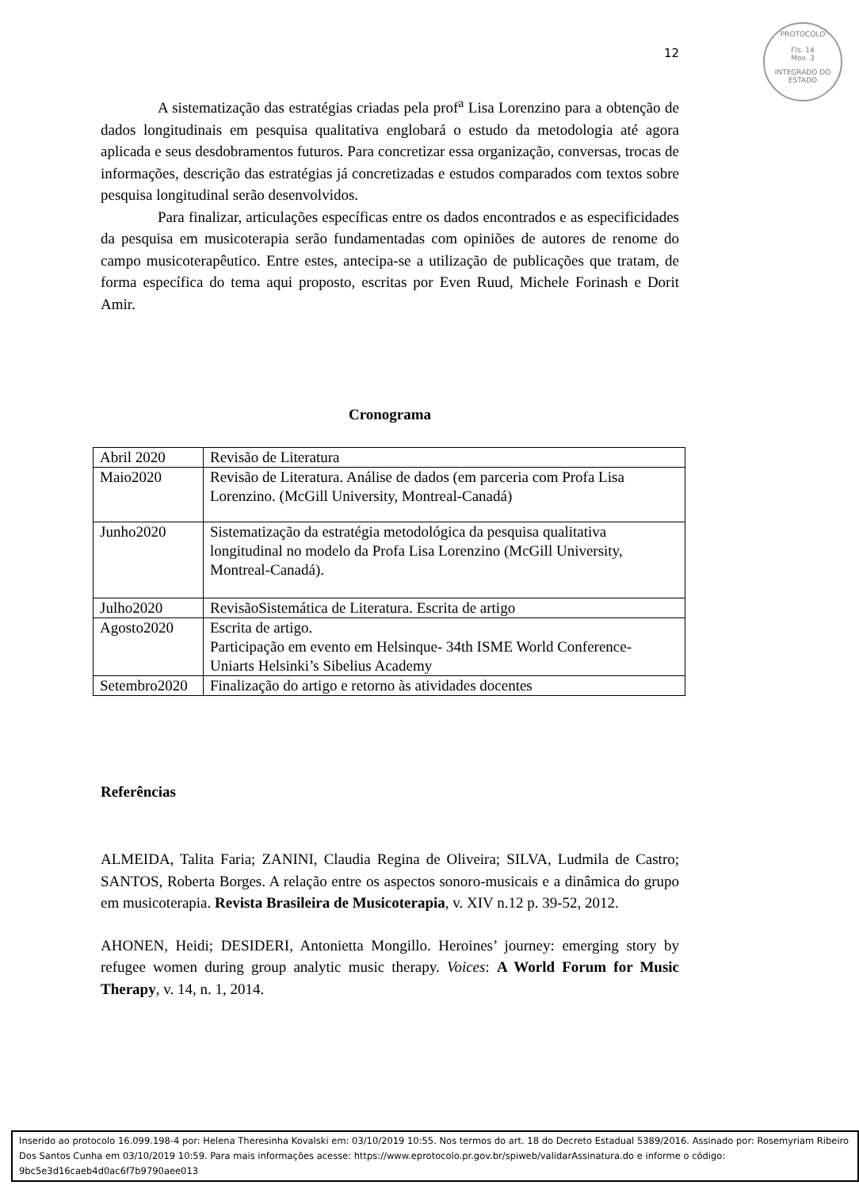PROTOCOLO
Fls. 14
Mov. 3
INTEGRADO DO ESTADO
12
A sistematização das estratégias criadas pela prof<sup>a</sup> Lisa Lorenzino para a obtenção de dados longitudinais em pesquisa qualitativa englobará o estudo da metodologia até agora aplicada e seus desdobramentos futuros. Para concretizar essa organização, conversas, trocas de informações, descrição das estratégias já concretizadas e estudos comparados com textos sobre pesquisa longitudinal serão desenvolvidos.
Para finalizar, articulações específicas entre os dados encontrados e as especificidades da pesquisa em musicoterapia serão fundamentadas com opiniões de autores de renome do campo musicoterapêutico. Entre estes, antecipa-se a utilização de publicações que tratam, de forma específica do tema aqui proposto, escritas por Even Ruud, Michele Forinash e Dorit Amir.
Cronograma
| Abril 2020 | Revisão de Literatura |
| Maio2020 | Revisão de Literatura. Análise de dados (em parceria com Profa Lisa Lorenzino. (McGill University, Montreal-Canadá) |
| Junho2020 | Sistematização da estratégia metodológica da pesquisa qualitativa longitudinal no modelo da Profa Lisa Lorenzino (McGill University, Montreal-Canadá). |
| Julho2020 | RevisãoSistemática de Literatura. Escrita de artigo |
| Agosto2020 | Escrita de artigo. Participação em evento em Helsinque- 34th ISME World Conference- Uniarts Helsinki’s Sibelius Academy |
| Setembro2020 | Finalização do artigo e retorno às atividades docentes |
Referências
ALMEIDA, Talita Faria; ZANINI, Claudia Regina de Oliveira; SILVA, Ludmila de Castro; SANTOS, Roberta Borges. A relação entre os aspectos sonoro-musicais e a dinâmica do grupo em musicoterapia. Revista Brasileira de Musicoterapia, v. XIV n.12 p. 39-52, 2012.
AHONEN, Heidi; DESIDERI, Antonietta Mongillo. Heroines’ journey: emerging story by refugee women during group analytic music therapy. Voices: A World Forum for Music Therapy, v. 14, n. 1, 2014.
Inserido ao protocolo 16.099.198-4 por: Helena Theresinha Kovalski em: 03/10/2019 10:55. Nos termos do art. 18 do Decreto Estadual 5389/2016. Assinado por: Rosemyriam Ribeiro Dos Santos Cunha em 03/10/2019 10:59. Para mais informações acesse: https://www.eprotocolo.pr.gov.br/spiweb/validarAssinatura.do e informe o código: 9bc5e3d16caeb4d0ac6f7b9790aee013